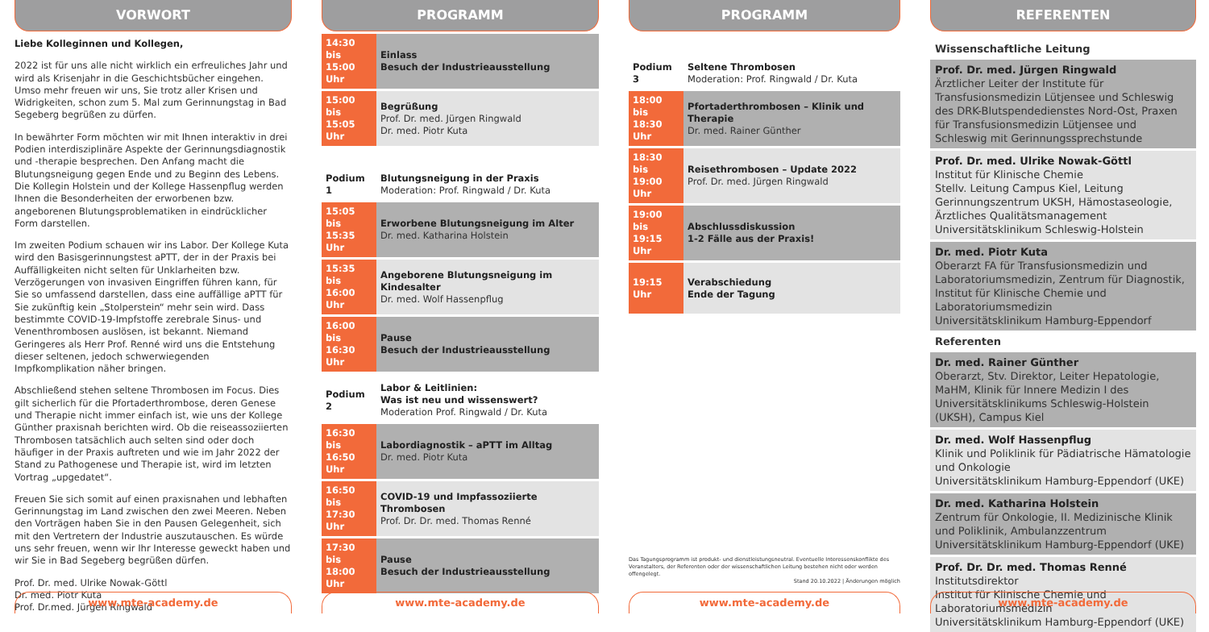VORWORT
Liebe Kolleginnen und Kollegen,
2022 ist für uns alle nicht wirklich ein erfreuliches Jahr und wird als Krisenjahr in die Geschichtsbücher eingehen. Umso mehr freuen wir uns, Sie trotz aller Krisen und Widrigkeiten, schon zum 5. Mal zum Gerinnungstag in Bad Segeberg begrüßen zu dürfen.
In bewährter Form möchten wir mit Ihnen interaktiv in drei Podien interdisziplinäre Aspekte der Gerinnungsdiagnostik und -therapie besprechen. Den Anfang macht die Blutungsneigung gegen Ende und zu Beginn des Lebens. Die Kollegin Holstein und der Kollege Hassenpflug werden Ihnen die Besonderheiten der erworbenen bzw. angeborenen Blutungsproblematiken in eindrücklicher Form darstellen.
Im zweiten Podium schauen wir ins Labor. Der Kollege Kuta wird den Basisgerinnungstest aPTT, der in der Praxis bei Auffälligkeiten nicht selten für Unklarheiten bzw. Verzögerungen von invasiven Eingriffen führen kann, für Sie so umfassend darstellen, dass eine auffällige aPTT für Sie zukünftig kein „Stolperstein“ mehr sein wird. Dass bestimmte COVID-19-Impfstoffe zerebrale Sinus- und Venenthrombosen auslösen, ist bekannt. Niemand Geringeres als Herr Prof. Renné wird uns die Entstehung dieser seltenen, jedoch schwerwiegenden Impfkomplikation näher bringen.
Abschließend stehen seltene Thrombosen im Focus. Dies gilt sicherlich für die Pfortaderthrombose, deren Genese und Therapie nicht immer einfach ist, wie uns der Kollege Günther praxisnah berichten wird. Ob die reiseassoziierten Thrombosen tatsächlich auch selten sind oder doch häufiger in der Praxis auftreten und wie im Jahr 2022 der Stand zu Pathogenese und Therapie ist, wird im letzten Vortrag „upgedatet“.
Freuen Sie sich somit auf einen praxisnahen und lebhaften Gerinnungstag im Land zwischen den zwei Meeren. Neben den Vorträgen haben Sie in den Pausen Gelegenheit, sich mit den Vertretern der Industrie auszutauschen. Es würde uns sehr freuen, wenn wir Ihr Interesse geweckt haben und wir Sie in Bad Segeberg begrüßen dürfen.
Prof. Dr. med. Ulrike Nowak-Göttl
Dr. med. Piotr Kuta
Prof. Dr.med. Jürgen Ringwald
www.mte-academy.de
PROGRAMM
| 14:30 bis 15:00 Uhr | Einlass Besuch der Industrieausstellung |
| 15:00 bis 15:05 Uhr | Begrüßung Prof. Dr. med. Jürgen Ringwald Dr. med. Piotr Kuta |
| Podium 1 | Blutungsneigung in der Praxis Moderation: Prof. Ringwald / Dr. Kuta |
| 15:05 bis 15:35 Uhr | Erworbene Blutungsneigung im Alter Dr. med. Katharina Holstein |
| 15:35 bis 16:00 Uhr | Angeborene Blutungsneigung im Kindesalter Dr. med. Wolf Hassenpflug |
| 16:00 bis 16:30 Uhr | Pause Besuch der Industrieausstellung |
| Podium 2 | Labor & Leitlinien: Was ist neu und wissenswert? Moderation Prof. Ringwald / Dr. Kuta |
| 16:30 bis 16:50 Uhr | Labordiagnostik – aPTT im Alltag Dr. med. Piotr Kuta |
| 16:50 bis 17:30 Uhr | COVID-19 und Impfassoziierte Thrombosen Prof. Dr. Dr. med. Thomas Renné |
| 17:30 bis 18:00 Uhr | Pause Besuch der Industrieausstellung |
www.mte-academy.de
PROGRAMM
| Podium 3 | Seltene Thrombosen Moderation: Prof. Ringwald / Dr. Kuta |
| 18:00 bis 18:30 Uhr | Pfortaderthrombosen – Klinik und Therapie Dr. med. Rainer Günther |
| 18:30 bis 19:00 Uhr | Reisethrombosen – Update 2022 Prof. Dr. med. Jürgen Ringwald |
| 19:00 bis 19:15 Uhr | Abschlussdiskussion 1-2 Fälle aus der Praxis! |
| 19:15 Uhr | Verabschiedung Ende der Tagung |
Das Tagungsprogramm ist produkt- und dienstleistungsneutral. Eventuelle Interessenskonflikte des Veranstalters, der Referenten oder der wissenschaftlichen Leitung bestehen nicht oder werden offengelegt.
Stand 20.10.2022 | Änderungen möglich
www.mte-academy.de
REFERENTEN
Wissenschaftliche Leitung
Prof. Dr. med. Jürgen Ringwald
Ärztlicher Leiter der Institute für Transfusionsmedizin Lütjensee und Schleswig des DRK-Blutspendedienstes Nord-Ost, Praxen für Transfusionsmedizin Lütjensee und Schleswig mit Gerinnungssprechstunde
Prof. Dr. med. Ulrike Nowak-Göttl
Institut für Klinische Chemie
Stellv. Leitung Campus Kiel, Leitung Gerinnungszentrum UKSH, Hämostaseologie, Ärztliches Qualitätsmanagement
Universitätsklinikum Schleswig-Holstein
Dr. med. Piotr Kuta
Oberarzt FA für Transfusionsmedizin und Laboratoriumsmedizin, Zentrum für Diagnostik, Institut für Klinische Chemie und Laboratoriumsmedizin
Universitätsklinikum Hamburg-Eppendorf
Referenten
Dr. med. Rainer Günther
Oberarzt, Stv. Direktor, Leiter Hepatologie, MaHM, Klinik für Innere Medizin I des Universitätsklinikums Schleswig-Holstein (UKSH), Campus Kiel
Dr. med. Wolf Hassenpflug
Klinik und Poliklinik für Pädiatrische Hämatologie und Onkologie
Universitätsklinikum Hamburg-Eppendorf (UKE)
Dr. med. Katharina Holstein
Zentrum für Onkologie, II. Medizinische Klinik und Poliklinik, Ambulanzzentrum
Universitätsklinikum Hamburg-Eppendorf (UKE)
Prof. Dr. Dr. med. Thomas Renné
Institutsdirektor
Institut für Klinische Chemie und Laboratoriumsmedizin
Universitätsklinikum Hamburg-Eppendorf (UKE)
www.mte-academy.de